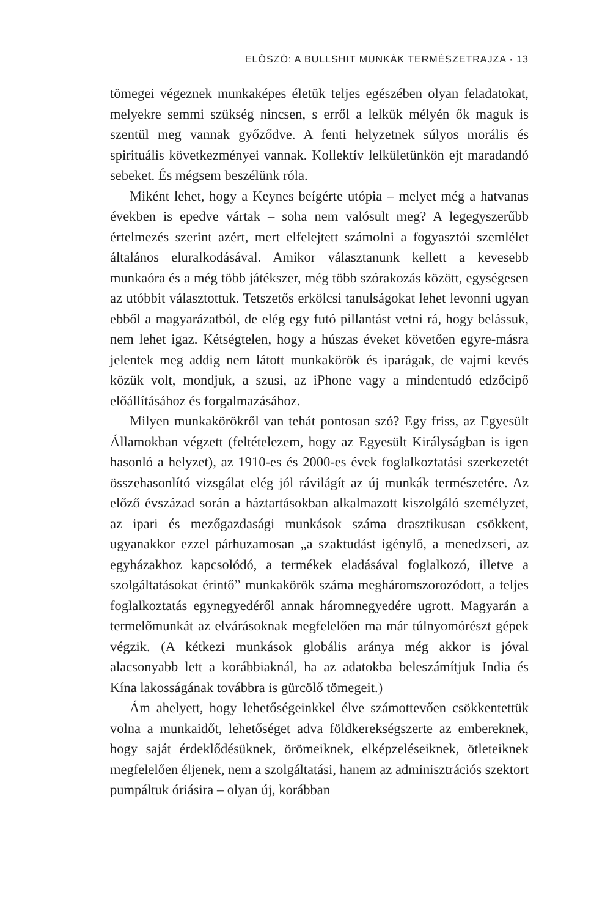ELŐSZÓ: A BULLSHIT MUNKÁK TERMÉSZETRAJZA · 13
tömegei végeznek munkaképes életük teljes egészében olyan feladatokat, melyekre semmi szükség nincsen, s erről a lelkük mélyén ők maguk is szentül meg vannak győződve. A fenti helyzetnek súlyos morális és spirituális következményei vannak. Kollektív lelkületünkön ejt maradandó sebeket. És mégsem beszélünk róla.
Miként lehet, hogy a Keynes beígérte utópia – melyet még a hatvanas években is epedve vártak – soha nem valósult meg? A legegyszerűbb értelmezés szerint azért, mert elfelejtett számolni a fogyasztói szemlélet általános eluralkodásával. Amikor választanunk kellett a kevesebb munkaóra és a még több játékszer, még több szórakozás között, egységesen az utóbbit választottuk. Tetszetős erkölcsi tanulságokat lehet levonni ugyan ebből a magyarázatból, de elég egy futó pillantást vetni rá, hogy belássuk, nem lehet igaz. Kétségtelen, hogy a húszas éveket követően egyre-másra jelentek meg addig nem látott munkakörök és iparágak, de vajmi kevés közük volt, mondjuk, a szusi, az iPhone vagy a mindentudó edzőcipő előállításához és forgalmazásához.
Milyen munkakörökről van tehát pontosan szó? Egy friss, az Egyesült Államokban végzett (feltételezem, hogy az Egyesült Királyságban is igen hasonló a helyzet), az 1910-es és 2000-es évek foglalkoztatási szerkezetét összehasonlító vizsgálat elég jól rávilágít az új munkák természetére. Az előző évszázad során a háztartásokban alkalmazott kiszolgáló személyzet, az ipari és mezőgazdasági munkások száma drasztikusan csökkent, ugyanakkor ezzel párhuzamosan „a szaktudást igénylő, a menedzseri, az egyházakhoz kapcsolódó, a termékek eladásával foglalkozó, illetve a szolgáltatásokat érintő” munkakörök száma megháromszorozódott, a teljes foglalkoztatás egynegyedéről annak háromnegyedére ugrott. Magyarán a termelőmunkát az elvárásoknak megfelelően ma már túlnyomórészt gépek végzik. (A kétkezi munkások globális aránya még akkor is jóval alacsonyabb lett a korábbiaknál, ha az adatokba beleszámítjuk India és Kína lakosságának továbbra is gürcölő tömegeit.)
Ám ahelyett, hogy lehetőségeinkkel élve számottevően csökkentettük volna a munkaidőt, lehetőséget adva földkerekségszerte az embereknek, hogy saját érdeklődésüknek, örömeiknek, elképzeléseiknek, ötleteiknek megfelelően éljenek, nem a szolgáltatási, hanem az adminisztrációs szektort pumpáltuk óriásira – olyan új, korábban